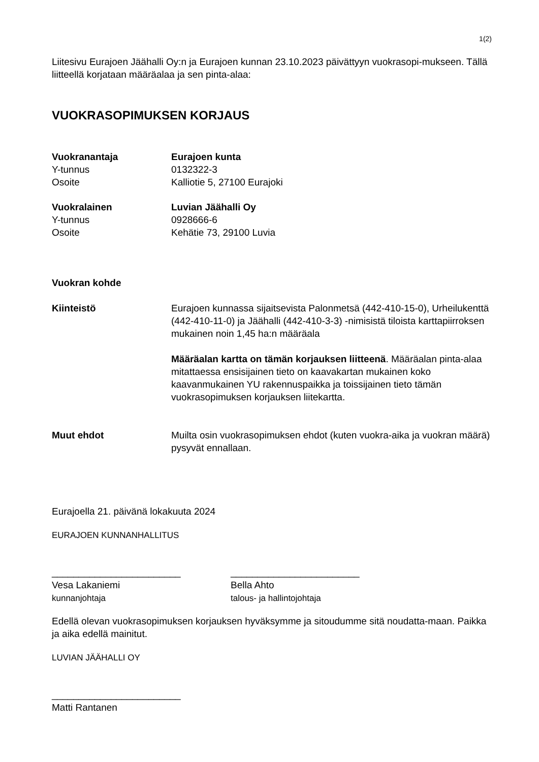1(2)
Liitesivu Eurajoen Jäähalli Oy:n ja Eurajoen kunnan 23.10.2023 päivättyyn vuokrasopi-mukseen. Tällä liitteellä korjataan määräalaa ja sen pinta-alaa:
VUOKRASOPIMUKSEN KORJAUS
Vuokranantaja Eurajoen kunta
Y-tunnus 0132322-3
Osoite Kalliotie 5, 27100 Eurajoki
Vuokralainen Luvian Jäähalli Oy
Y-tunnus 0928666-6
Osoite Kehätie 73, 29100 Luvia
Vuokran kohde
Kiinteistö Eurajoen kunnassa sijaitsevista Palonmetsä (442-410-15-0), Urheilukenttä (442-410-11-0) ja Jäähalli (442-410-3-3) -nimisistä tiloista karttapiirroksen mukainen noin 1,45 ha:n määräala
Määräalan kartta on tämän korjauksen liitteenä. Määräalan pinta-alaa mitattaessa ensisijainen tieto on kaavakartan mukainen koko kaavanmukainen YU rakennuspaikka ja toissijainen tieto tämän vuokrasopimuksen korjauksen liitekartta.
Muut ehdot Muilta osin vuokrasopimuksen ehdot (kuten vuokra-aika ja vuokran määrä) pysyvät ennallaan.
Eurajoella 21. päivänä lokakuuta 2024
EURAJOEN KUNNANHALLITUS
________________________
Vesa Lakaniemi
kunnanjohtaja
________________________
Bella Ahto
talous- ja hallintojohtaja
Edellä olevan vuokrasopimuksen korjauksen hyväksymme ja sitoudumme sitä noudatta-maan. Paikka ja aika edellä mainitut.
LUVIAN JÄÄHALLI OY
________________________
Matti Rantanen